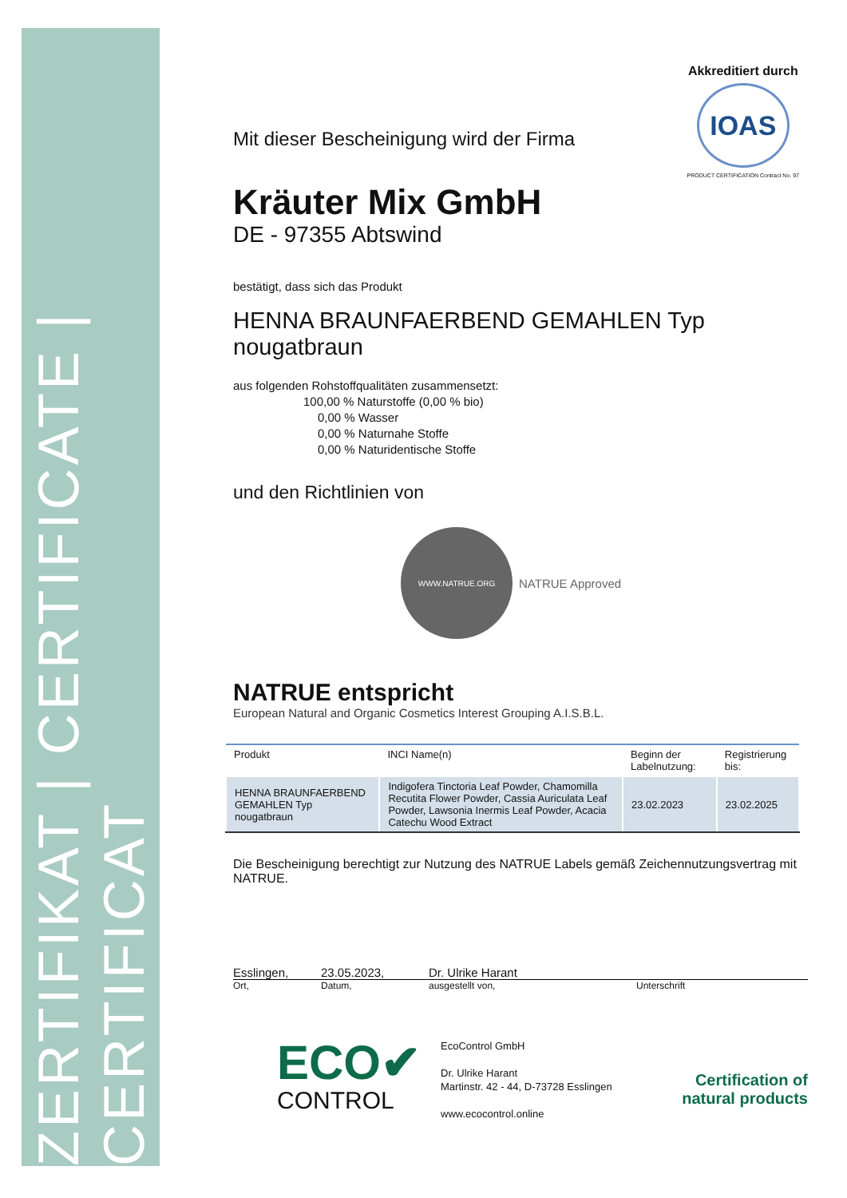ZERTIFIKAT | CERTIFICATE | CERTIFICAT
Akkreditiert durch
IOAS
PRODUCT CERTIFICATION Contract No. 97
Mit dieser Bescheinigung wird der Firma
Kräuter Mix GmbH
DE - 97355 Abtswind
bestätigt, dass sich das Produkt
HENNA BRAUNFAERBEND GEMAHLEN Typ nougatbraun
aus folgenden Rohstoffqualitäten zusammensetzt:
100,00 % Naturstoffe (0,00 % bio)
0,00 % Wasser
0,00 % Naturnahe Stoffe
0,00 % Naturidentische Stoffe
und den Richtlinien von
WWW.NATRUE.ORG
NATRUE Approved
NATRUE entspricht
European Natural and Organic Cosmetics Interest Grouping A.I.S.B.L.
| Produkt | INCI Name(n) | Beginn der Labelnutzung: | Registrierung bis: |
| --- | --- | --- | --- |
| HENNA BRAUNFAERBEND GEMAHLEN Typ nougatbraun | Indigofera Tinctoria Leaf Powder, Chamomilla Recutita Flower Powder, Cassia Auriculata Leaf Powder, Lawsonia Inermis Leaf Powder, Acacia Catechu Wood Extract | 23.02.2023 | 23.02.2025 |
Die Bescheinigung berechtigt zur Nutzung des NATRUE Labels gemäß Zeichennutzungsvertrag mit NATRUE.
Esslingen, 23.05.2023, Dr. Ulrike Harant
Ort, Datum, ausgestellt von, Unterschrift
ECO✔
CONTROL
EcoControl GmbH
Dr. Ulrike Harant
Martinstr. 42 - 44, D-73728 Esslingen
www.ecocontrol.online
Certification of
natural products